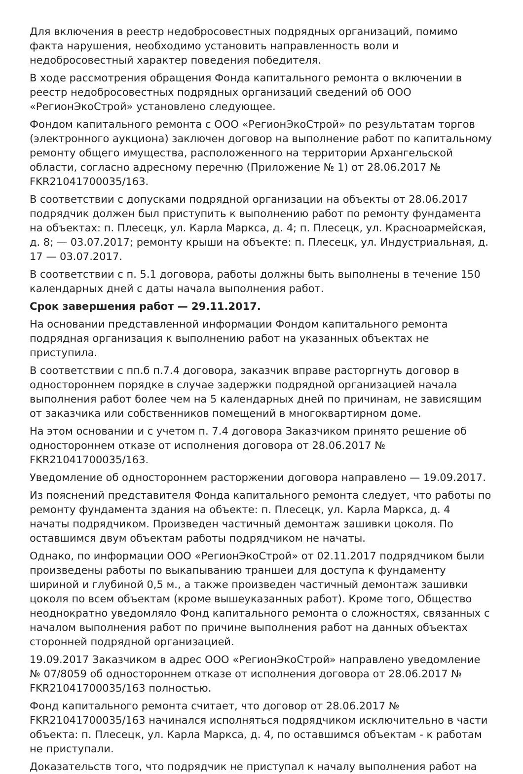Для включения в реестр недобросовестных подрядных организаций, помимо факта нарушения, необходимо установить направленность воли и недобросовестный характер поведения победителя.
В ходе рассмотрения обращения Фонда капитального ремонта о включении в реестр недобросовестных подрядных организаций сведений об ООО «РегионЭкоСтрой» установлено следующее.
Фондом капитального ремонта с ООО «РегионЭкоСтрой» по результатам торгов (электронного аукциона) заключен договор на выполнение работ по капитальному ремонту общего имущества, расположенного на территории Архангельской области, согласно адресному перечню (Приложение № 1) от 28.06.2017 № FKR21041700035/163.
В соответствии с допусками подрядной организации на объекты от 28.06.2017 подрядчик должен был приступить к выполнению работ по ремонту фундамента на объектах: п. Плесецк, ул. Карла Маркса, д. 4; п. Плесецк, ул. Красноармейская, д. 8; — 03.07.2017; ремонту крыши на объекте: п. Плесецк, ул. Индустриальная, д. 17 — 03.07.2017.
В соответствии с п. 5.1 договора, работы должны быть выполнены в течение 150 календарных дней с даты начала выполнения работ.
Срок завершения работ — 29.11.2017.
На основании представленной информации Фондом капитального ремонта подрядная организация к выполнению работ на указанных объектах не приступила.
В соответствии с пп.б п.7.4 договора, заказчик вправе расторгнуть договор в одностороннем порядке в случае задержки подрядной организацией начала выполнения работ более чем на 5 календарных дней по причинам, не зависящим от заказчика или собственников помещений в многоквартирном доме.
На этом основании и с учетом п. 7.4 договора Заказчиком принято решение об одностороннем отказе от исполнения договора от 28.06.2017 № FKR21041700035/163.
Уведомление об одностороннем расторжении договора направлено — 19.09.2017.
Из пояснений представителя Фонда капитального ремонта следует, что работы по ремонту фундамента здания на объекте: п. Плесецк, ул. Карла Маркса, д. 4 начаты подрядчиком. Произведен частичный демонтаж зашивки цоколя. По оставшимся двум объектам работы подрядчиком не начаты.
Однако, по информации ООО «РегионЭкоСтрой» от 02.11.2017 подрядчиком были произведены работы по выкапыванию траншеи для доступа к фундаменту шириной и глубиной 0,5 м., а также произведен частичный демонтаж зашивки цоколя по всем объектам (кроме вышеуказанных работ). Кроме того, Общество неоднократно уведомляло Фонд капитального ремонта о сложностях, связанных с началом выполнения работ по причине выполнения работ на данных объектах сторонней подрядной организацией.
19.09.2017 Заказчиком в адрес ООО «РегионЭкоСтрой» направлено уведомление № 07/8059 об одностороннем отказе от исполнения договора от 28.06.2017 № FKR21041700035/163 полностью.
Фонд капитального ремонта считает, что договор от 28.06.2017 № FKR21041700035/163 начинался исполняться подрядчиком исключительно в части объекта: п. Плесецк, ул. Карла Маркса, д. 4, по оставшимся объектам - к работам не приступали.
Доказательств того, что подрядчик не приступал к началу выполнения работ на